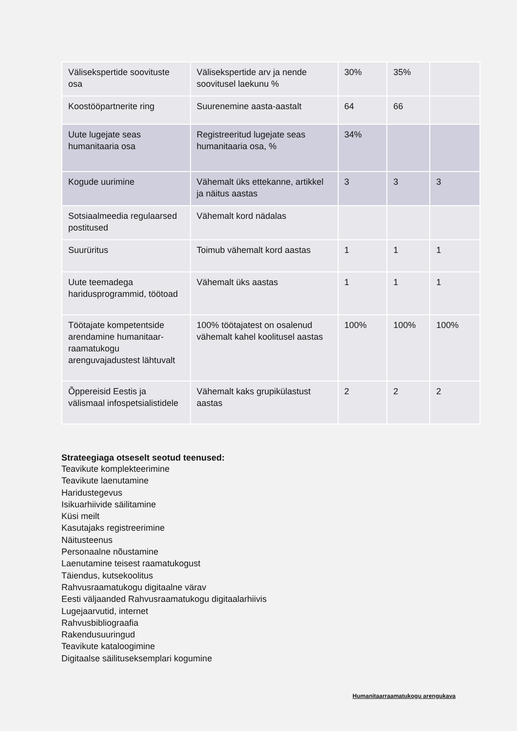| Välisekspertide soovituste osa | Välisekspertide arv ja nende soovitusel laekunu % | 30% | 35% | |
| Koostööpartnerite ring | Suurenemine aasta-aastalt | 64 | 66 | |
| Uute lugejate seas humanitaaria osa | Registreeritud lugejate seas humanitaaria osa, % | 34% | | |
| Kogude uurimine | Vähemalt üks ettekanne, artikkel ja näitus aastas | 3 | 3 | 3 |
| Sotsiaalmeedia regulaarsed postitused | Vähemalt kord nädalas | | | |
| Suurüritus | Toimub vähemalt kord aastas | 1 | 1 | 1 |
| Uute teemadega haridusprogrammid, töötoad | Vähemalt üks aastas | 1 | 1 | 1 |
| Töötajate kompetentside arendamine humanitaar-raamatukogu arenguvajadustest lähtuvalt | 100% töötajatest on osalenud vähemalt kahel koolitusel aastas | 100% | 100% | 100% |
| Õppereisid Eestis ja välismaal infospetsialistidele | Vähemalt kaks grupikülastust aastas | 2 | 2 | 2 |
Strateegiaga otseselt seotud teenused:
Teavikute komplekteerimine
Teavikute laenutamine
Haridustegevus
Isikuarhiivide säilitamine
Küsi meilt
Kasutajaks registreerimine
Näitusteenus
Personaalne nõustamine
Laenutamine teisest raamatukogust
Täiendus, kutsekoolitus
Rahvusraamatukogu digitaalne värav
Eesti väljaanded Rahvusraamatukogu digitaalarhiivis
Lugejaarvutid, internet
Rahvusbibliograafia
Rakendusuuringud
Teavikute kataloogimine
Digitaalse säilituseksemplari kogumine
Humanitaarraamatukogu arengukava